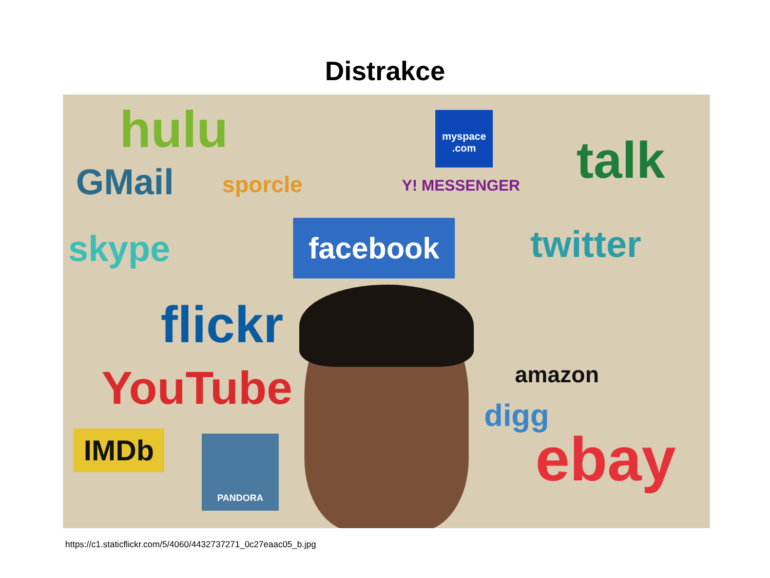Distrakce
hulu
GMail sporcle
myspace .com
Y! MESSENGER talk
skype facebook twitter
flickr
YouTube amazon
digg
IMDb PANDORA ebay
https://c1.staticflickr.com/5/4060/4432737271_0c27eaac05_b.jpg